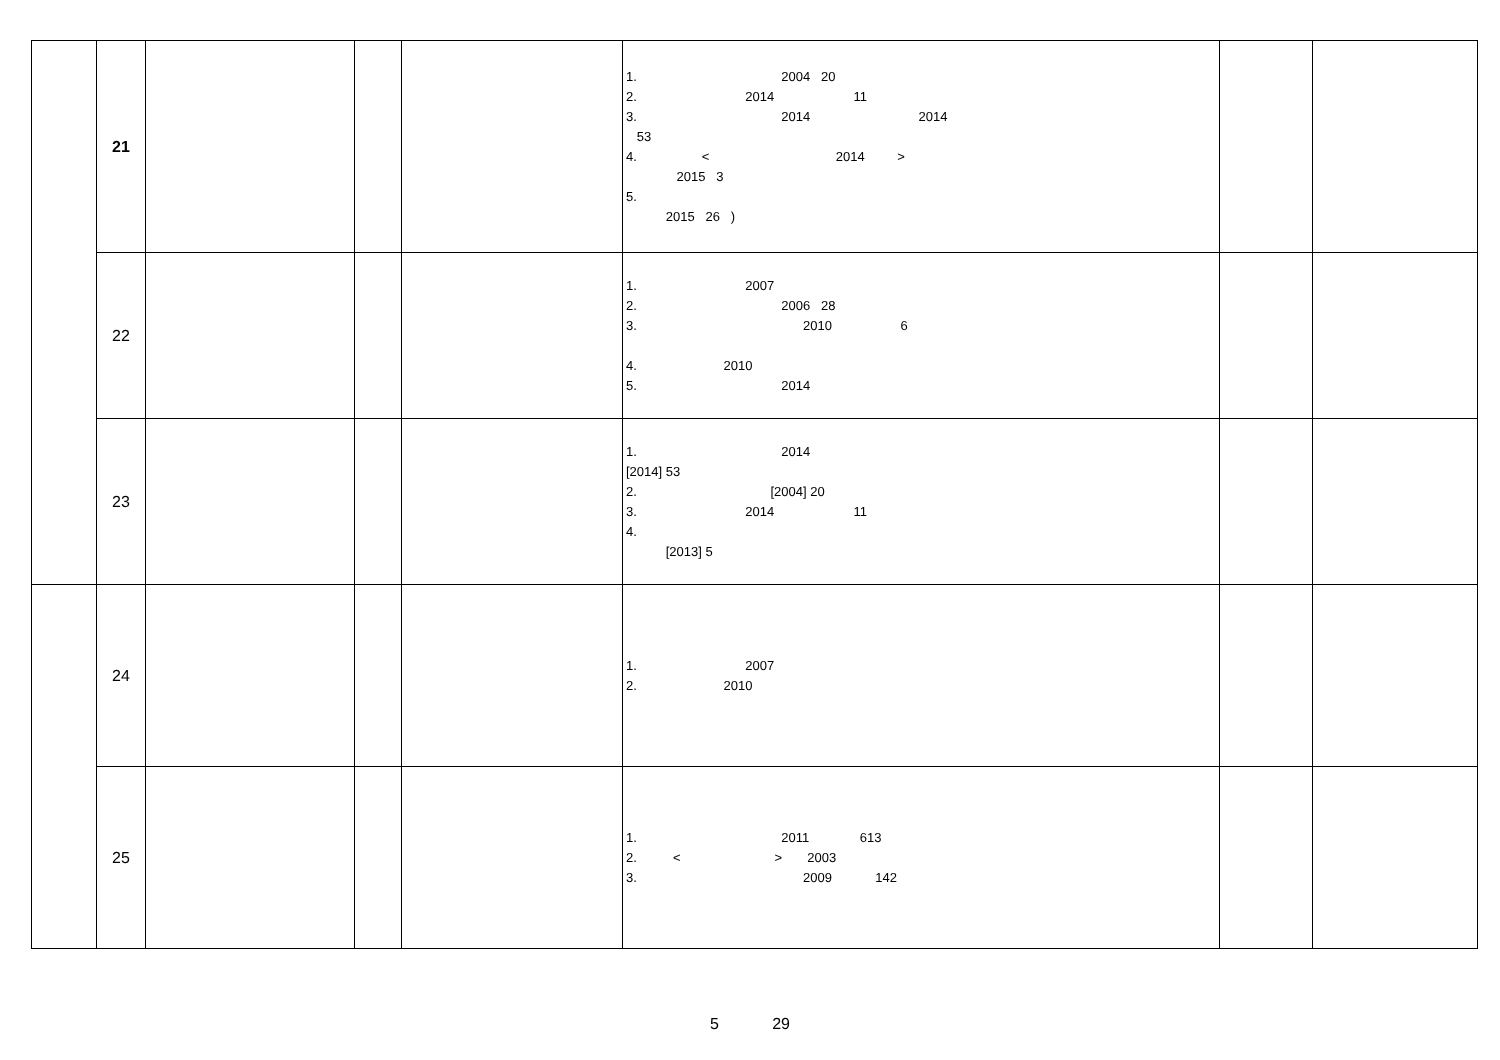| | 21 | | | | 1. 2004 20 2. 2014 11 3. 2014 2014 53 4. < 2014 > 2015 3 5. 2015 26 ) | | |
| | 22 | | | | 1. 2007 2. 2006 28 3. 2010 6 4. 2010 5. 2014 | | |
| | 23 | | | | 1. 2014 [2014] 53 2. [2004] 20 3. 2014 11 4. [2013] 5 | | |
| | 24 | | | | 1. 2007 2. 2010 | | |
| | 25 | | | | 1. 2011 613 2. < > 2003 3. 2009 142 | | |
5 29